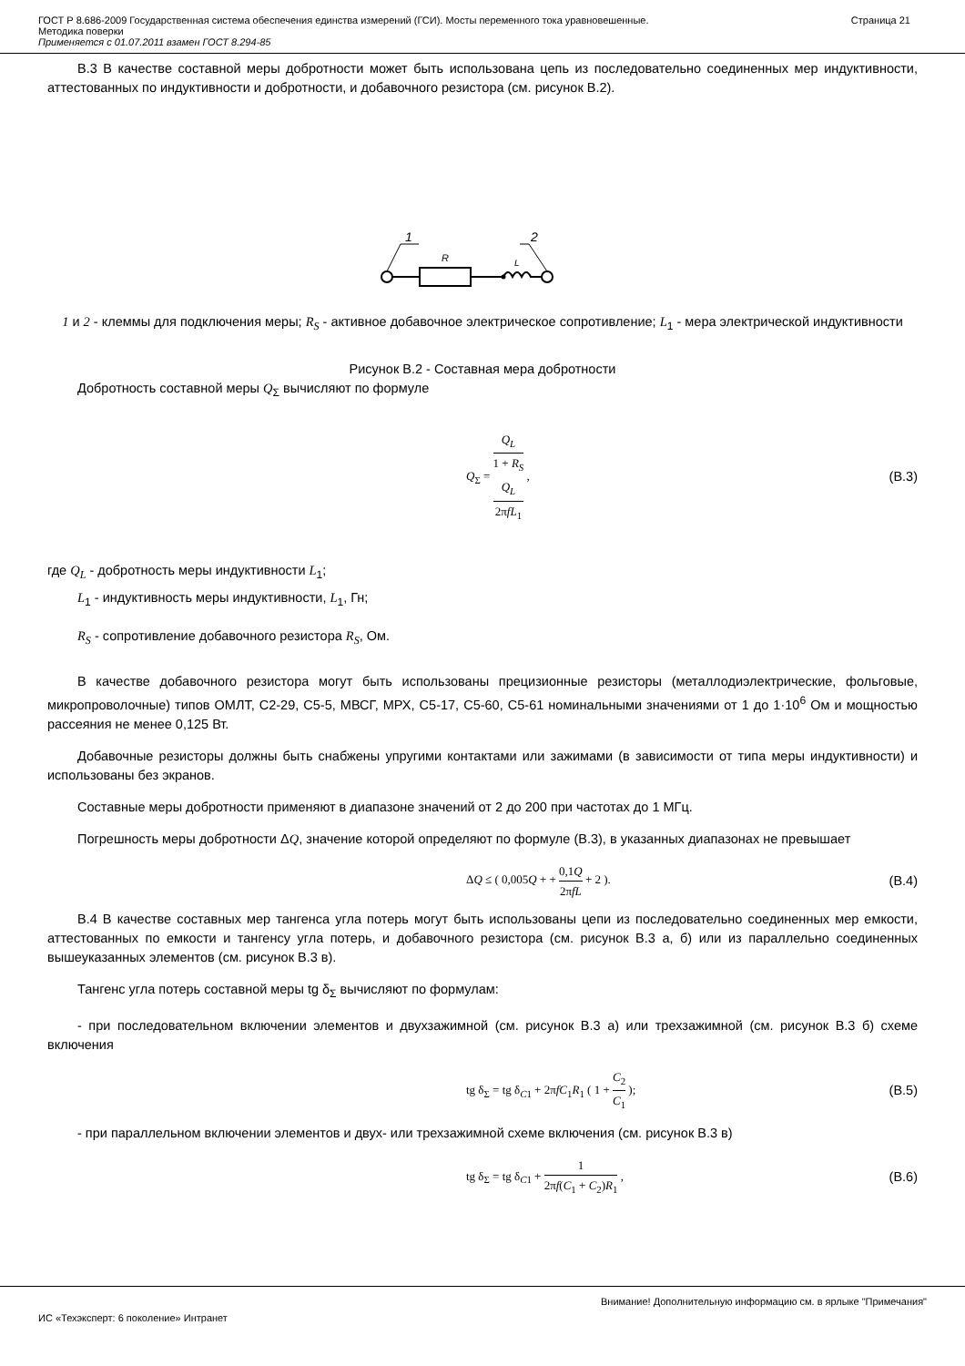ГОСТ Р 8.686-2009 Государственная система обеспечения единства измерений (ГСИ). Мосты переменного тока уравновешенные.
Методика поверки
Применяется с 01.07.2011 взамен ГОСТ 8.294-85
Страница 21
В.3 В качестве составной меры добротности может быть использована цепь из последовательно соединенных мер индуктивности, аттестованных по индуктивности и добротности, и добавочного резистора (см. рисунок В.2).
1
2
R
L
1 и 2 - клеммы для подключения меры; R<sub>S</sub> - активное добавочное электрическое сопротивление; L<sub>1</sub> - мера электрической индуктивности
Рисунок В.2 - Составная мера добротности
Добротность составной меры Q<sub>Σ</sub> вычисляют по формуле
Q<sub>Σ</sub> = Q<sub>L</sub> 1 + R<sub>S</sub>
Q<sub>L</sub>
2πfL<sub>1</sub> ,
(В.3)
где Q<sub>L</sub> - добротность меры индуктивности L<sub>1</sub>;
L<sub>1</sub> - индуктивность меры индуктивности, L<sub>1</sub>, Гн;
R<sub>S</sub> - сопротивление добавочного резистора R<sub>S</sub>, Ом.
В качестве добавочного резистора могут быть использованы прецизионные резисторы (металлодиэлектрические, фольговые, микропроволочные) типов ОМЛТ, С2-29, С5-5, МВСГ, МРХ, С5-17, С5-60, С5-61 номинальными значениями от 1 до 1·10<sup>6</sup> Ом и мощностью рассеяния не менее 0,125 Вт.
Добавочные резисторы должны быть снабжены упругими контактами или зажимами (в зависимости от типа меры индуктивности) и использованы без экранов.
Составные меры добротности применяют в диапазоне значений от 2 до 200 при частотах до 1 МГц.
Погрешность меры добротности ΔQ, значение которой определяют по формуле (В.3), в указанных диапазонах не превышает
ΔQ ≤ ( 0,005Q + + 0,1Q 2πfL + 2 ).
(В.4)
В.4 В качестве составных мер тангенса угла потерь могут быть использованы цепи из последовательно соединенных мер емкости, аттестованных по емкости и тангенсу угла потерь, и добавочного резистора (см. рисунок В.3 а, б) или из параллельно соединенных вышеуказанных элементов (см. рисунок В.3 в).
Тангенс угла потерь составной меры tg δ<sub>Σ</sub> вычисляют по формулам:
- при последовательном включении элементов и двухзажимной (см. рисунок В.3 а) или трехзажимной (см. рисунок В.3 б) схеме включения
tg δ<sub>Σ</sub> = tg δ<sub>C1</sub> + 2πfC<sub>1</sub>R<sub>1</sub> ( 1 + C<sub>2</sub> C<sub>1</sub> );
(В.5)
- при параллельном включении элементов и двух- или трехзажимной схеме включения (см. рисунок В.3 в)
tg δ<sub>Σ</sub> = tg δ<sub>C1</sub> + 1 2πf(C<sub>1</sub> + C<sub>2</sub>)R<sub>1</sub> ,
(В.6)
Внимание! Дополнительную информацию см. в ярлыке "Примечания"
ИС «Техэксперт: 6 поколение» Интранет